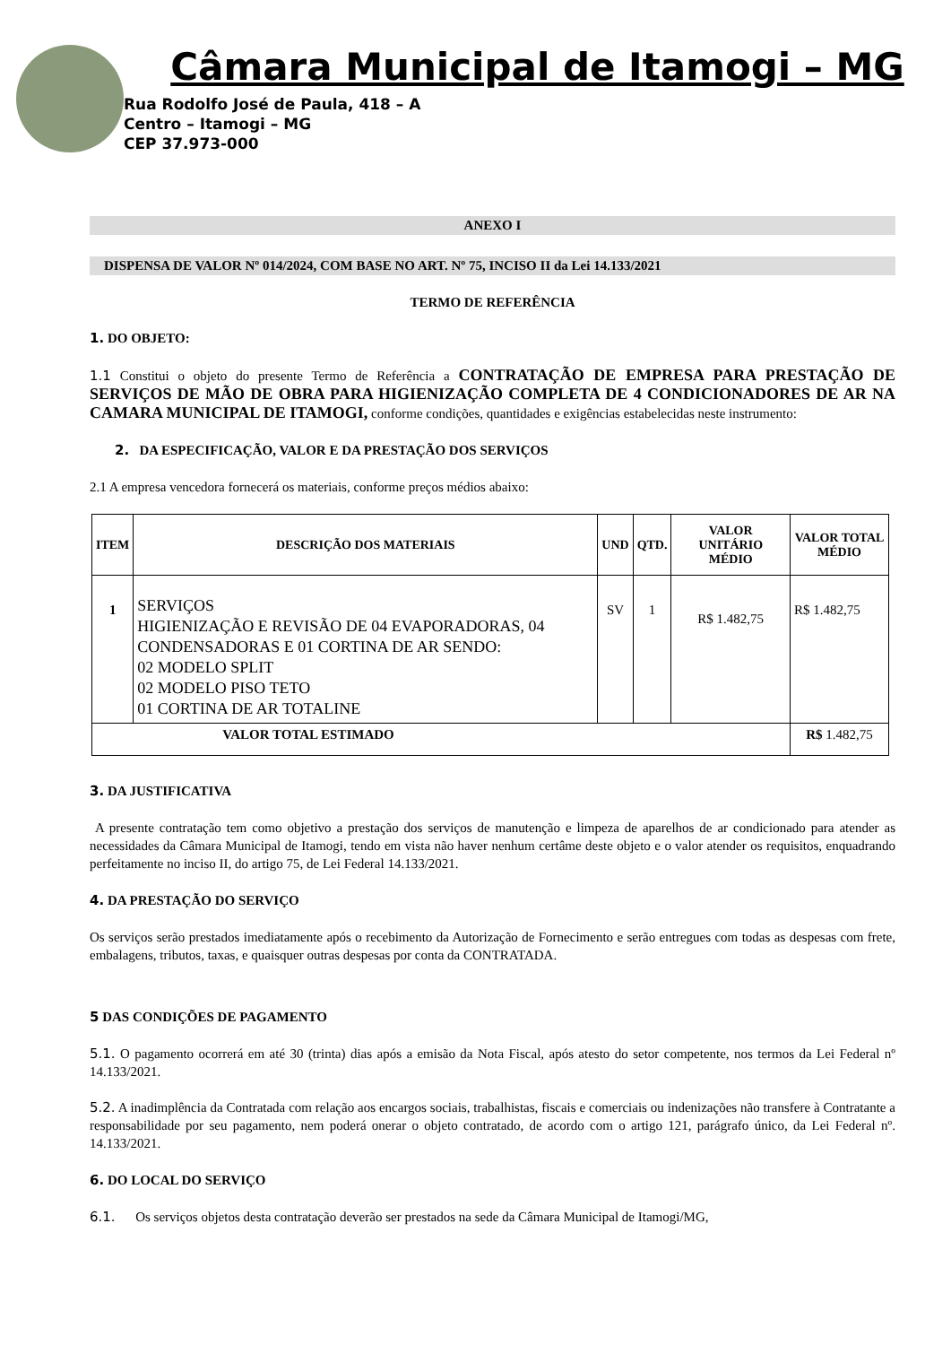Câmara Municipal de Itamogi – MG
Rua Rodolfo José de Paula, 418 – A
Centro – Itamogi – MG
CEP 37.973-000
ANEXO I
DISPENSA DE VALOR Nº 014/2024, COM BASE NO ART. Nº 75, INCISO II da Lei 14.133/2021
TERMO DE REFERÊNCIA
1. DO OBJETO:
1.1 Constitui o objeto do presente Termo de Referência a CONTRATAÇÃO DE EMPRESA PARA PRESTAÇÃO DE SERVIÇOS DE MÃO DE OBRA PARA HIGIENIZAÇÃO COMPLETA DE 4 CONDICIONADORES DE AR NA CAMARA MUNICIPAL DE ITAMOGI, conforme condições, quantidades e exigências estabelecidas neste instrumento:
2. DA ESPECIFICAÇÃO, VALOR E DA PRESTAÇÃO DOS SERVIÇOS
2.1 A empresa vencedora fornecerá os materiais, conforme preços médios abaixo:
| ITEM | DESCRIÇÃO DOS MATERIAIS | UND | QTD. | VALOR UNITÁRIO MÉDIO | VALOR TOTAL MÉDIO |
| --- | --- | --- | --- | --- | --- |
| 1 | SERVIÇOS HIGIENIZAÇÃO E REVISÃO DE 04 EVAPORADORAS, 04 CONDENSADORAS E 01 CORTINA DE AR SENDO: 02 MODELO SPLIT 02 MODELO PISO TETO 01 CORTINA DE AR TOTALINE | SV | 1 | R$ 1.482,75 | R$ 1.482,75 |
| VALOR TOTAL ESTIMADO | | | | | R$ 1.482,75 |
3. DA JUSTIFICATIVA
A presente contratação tem como objetivo a prestação dos serviços de manutenção e limpeza de aparelhos de ar condicionado para atender as necessidades da Câmara Municipal de Itamogi, tendo em vista não haver nenhum certâme deste objeto e o valor atender os requisitos, enquadrando perfeitamente no inciso II, do artigo 75, de Lei Federal 14.133/2021.
4. DA PRESTAÇÃO DO SERVIÇO
Os serviços serão prestados imediatamente após o recebimento da Autorização de Fornecimento e serão entregues com todas as despesas com frete, embalagens, tributos, taxas, e quaisquer outras despesas por conta da CONTRATADA.
5 DAS CONDIÇÕES DE PAGAMENTO
5.1. O pagamento ocorrerá em até 30 (trinta) dias após a emisão da Nota Fiscal, após atesto do setor competente, nos termos da Lei Federal nº 14.133/2021.
5.2. A inadimplência da Contratada com relação aos encargos sociais, trabalhistas, fiscais e comerciais ou indenizações não transfere à Contratante a responsabilidade por seu pagamento, nem poderá onerar o objeto contratado, de acordo com o artigo 121, parágrafo único, da Lei Federal nº. 14.133/2021.
6. DO LOCAL DO SERVIÇO
6.1. Os serviços objetos desta contratação deverão ser prestados na sede da Câmara Municipal de Itamogi/MG,